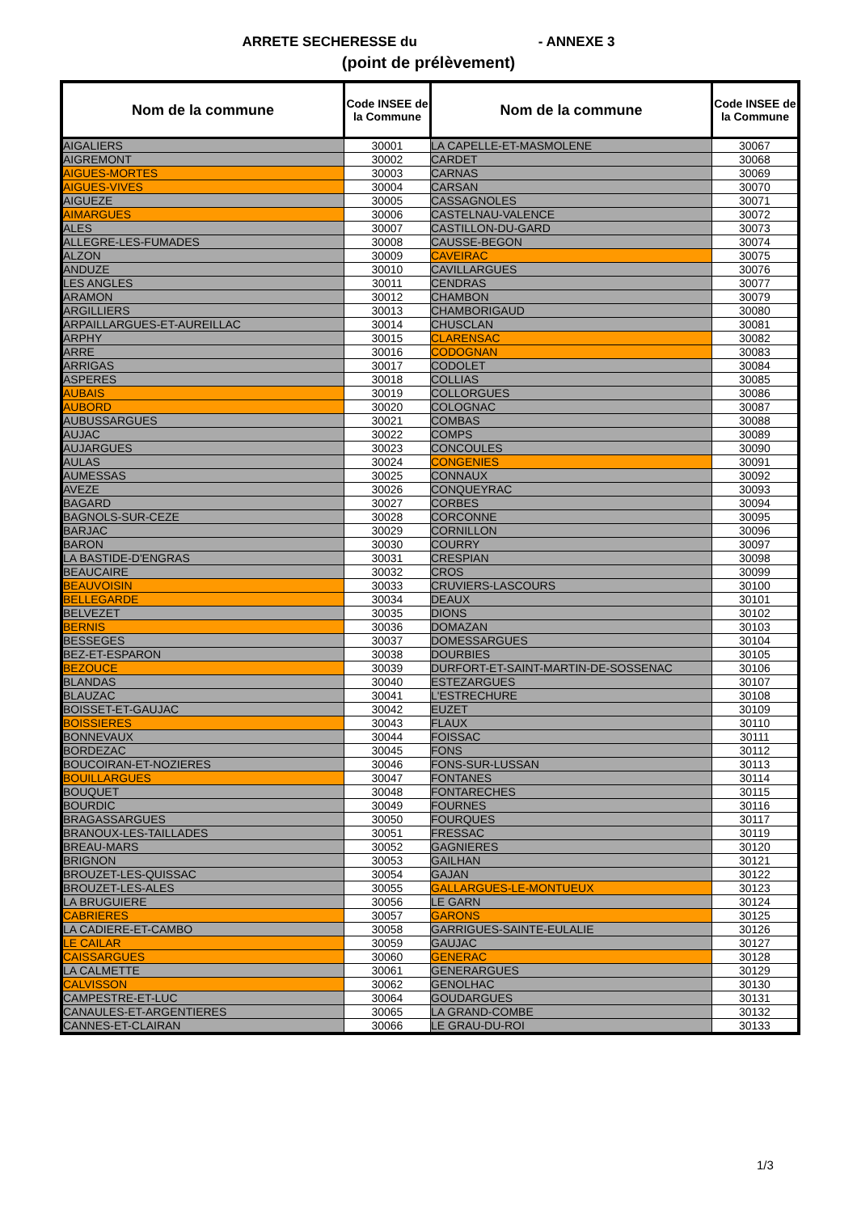ARRETE SECHERESSE du - ANNEXE 3
(point de prélèvement)
| Nom de la commune | Code INSEE de la Commune | Nom de la commune | Code INSEE de la Commune |
| --- | --- | --- | --- |
| AIGALIERS | 30001 | LA CAPELLE-ET-MASMOLENE | 30067 |
| AIGREMONT | 30002 | CARDET | 30068 |
| AIGUES-MORTES | 30003 | CARNAS | 30069 |
| AIGUES-VIVES | 30004 | CARSAN | 30070 |
| AIGUEZE | 30005 | CASSAGNOLES | 30071 |
| AIMARGUES | 30006 | CASTELNAU-VALENCE | 30072 |
| ALES | 30007 | CASTILLON-DU-GARD | 30073 |
| ALLEGRE-LES-FUMADES | 30008 | CAUSSE-BEGON | 30074 |
| ALZON | 30009 | CAVEIRAC | 30075 |
| ANDUZE | 30010 | CAVILLARGUES | 30076 |
| LES ANGLES | 30011 | CENDRAS | 30077 |
| ARAMON | 30012 | CHAMBON | 30079 |
| ARGILLIERS | 30013 | CHAMBORIGAUD | 30080 |
| ARPAILLARGUES-ET-AUREILLAC | 30014 | CHUSCLAN | 30081 |
| ARPHY | 30015 | CLARENSAC | 30082 |
| ARRE | 30016 | CODOGNAN | 30083 |
| ARRIGAS | 30017 | CODOLET | 30084 |
| ASPERES | 30018 | COLLIAS | 30085 |
| AUBAIS | 30019 | COLLORGUES | 30086 |
| AUBORD | 30020 | COLOGNAC | 30087 |
| AUBUSSARGUES | 30021 | COMBAS | 30088 |
| AUJAC | 30022 | COMPS | 30089 |
| AUJARGUES | 30023 | CONCOULES | 30090 |
| AULAS | 30024 | CONGENIES | 30091 |
| AUMESSAS | 30025 | CONNAUX | 30092 |
| AVEZE | 30026 | CONQUEYRAC | 30093 |
| BAGARD | 30027 | CORBES | 30094 |
| BAGNOLS-SUR-CEZE | 30028 | CORCONNE | 30095 |
| BARJAC | 30029 | CORNILLON | 30096 |
| BARON | 30030 | COURRY | 30097 |
| LA BASTIDE-D'ENGRAS | 30031 | CRESPIAN | 30098 |
| BEAUCAIRE | 30032 | CROS | 30099 |
| BEAUVOISIN | 30033 | CRUVIERS-LASCOURS | 30100 |
| BELLEGARDE | 30034 | DEAUX | 30101 |
| BELVEZET | 30035 | DIONS | 30102 |
| BERNIS | 30036 | DOMAZAN | 30103 |
| BESSEGES | 30037 | DOMESSARGUES | 30104 |
| BEZ-ET-ESPARON | 30038 | DOURBIES | 30105 |
| BEZOUCE | 30039 | DURFORT-ET-SAINT-MARTIN-DE-SOSSENAC | 30106 |
| BLANDAS | 30040 | ESTEZARGUES | 30107 |
| BLAUZAC | 30041 | L'ESTRECHURE | 30108 |
| BOISSET-ET-GAUJAC | 30042 | EUZET | 30109 |
| BOISSIERES | 30043 | FLAUX | 30110 |
| BONNEVAUX | 30044 | FOISSAC | 30111 |
| BORDEZAC | 30045 | FONS | 30112 |
| BOUCOIRAN-ET-NOZIERES | 30046 | FONS-SUR-LUSSAN | 30113 |
| BOUILLARGUES | 30047 | FONTANES | 30114 |
| BOUQUET | 30048 | FONTARECHES | 30115 |
| BOURDIC | 30049 | FOURNES | 30116 |
| BRAGASSARGUES | 30050 | FOURQUES | 30117 |
| BRANOUX-LES-TAILLADES | 30051 | FRESSAC | 30119 |
| BREAU-MARS | 30052 | GAGNIERES | 30120 |
| BRIGNON | 30053 | GAILHAN | 30121 |
| BROUZET-LES-QUISSAC | 30054 | GAJAN | 30122 |
| BROUZET-LES-ALES | 30055 | GALLARGUES-LE-MONTUEUX | 30123 |
| LA BRUGUIERE | 30056 | LE GARN | 30124 |
| CABRIERES | 30057 | GARONS | 30125 |
| LA CADIERE-ET-CAMBO | 30058 | GARRIGUES-SAINTE-EULALIE | 30126 |
| LE CAILAR | 30059 | GAUJAC | 30127 |
| CAISSARGUES | 30060 | GENERAC | 30128 |
| LA CALMETTE | 30061 | GENERARGUES | 30129 |
| CALVISSON | 30062 | GENOLHAC | 30130 |
| CAMPESTRE-ET-LUC | 30064 | GOUDARGUES | 30131 |
| CANAULES-ET-ARGENTIERES | 30065 | LA GRAND-COMBE | 30132 |
| CANNES-ET-CLAIRAN | 30066 | LE GRAU-DU-ROI | 30133 |
1/3